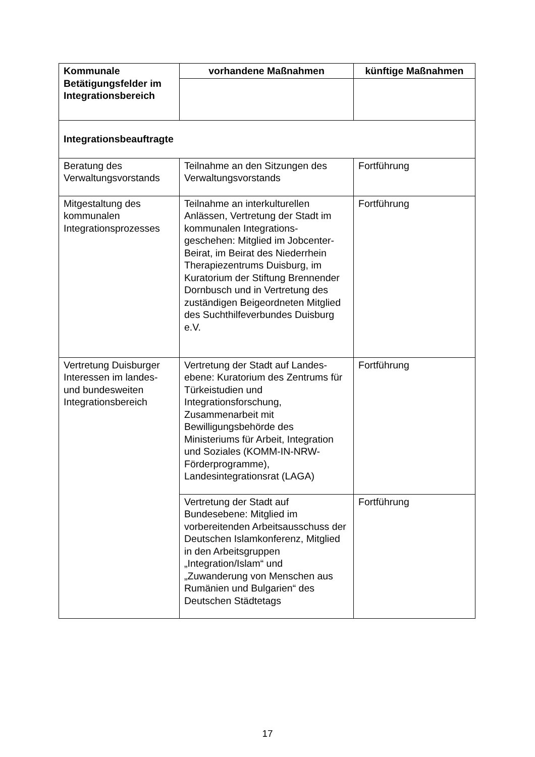| Kommunale Betätigungsfelder im Integrationsbereich | vorhandene Maßnahmen | künftige Maßnahmen |
| --- | --- | --- |
| Integrationsbeauftragte | | |
| Beratung des Verwaltungsvorstands | Teilnahme an den Sitzungen des Verwaltungsvorstands | Fortführung |
| Mitgestaltung des kommunalen Integrationsprozesses | Teilnahme an interkulturellen Anlässen, Vertretung der Stadt im kommunalen Integrations-geschehen: Mitglied im Jobcenter-Beirat, im Beirat des Niederrhein Therapiezentrums Duisburg, im Kuratorium der Stiftung Brennender Dornbusch und in Vertretung des zuständigen Beigeordneten Mitglied des Suchthilfeverbundes Duisburg e.V. | Fortführung |
| Vertretung Duisburger Interessen im landes- und bundesweiten Integrationsbereich | Vertretung der Stadt auf Landes-ebene: Kuratorium des Zentrums für Türkeistudien und Integrationsforschung, Zusammenarbeit mit Bewilligungsbehörde des Ministeriums für Arbeit, Integration und Soziales (KOMM-IN-NRW-Förderprogramme), Landesintegrationsrat (LAGA) | Fortführung |
| | Vertretung der Stadt auf Bundesebene: Mitglied im vorbereitenden Arbeitsausschuss der Deutschen Islamkonferenz, Mitglied in den Arbeitsgruppen „Integration/Islam“ und „Zuwanderung von Menschen aus Rumänien und Bulgarien“ des Deutschen Städtetags | Fortführung |
17